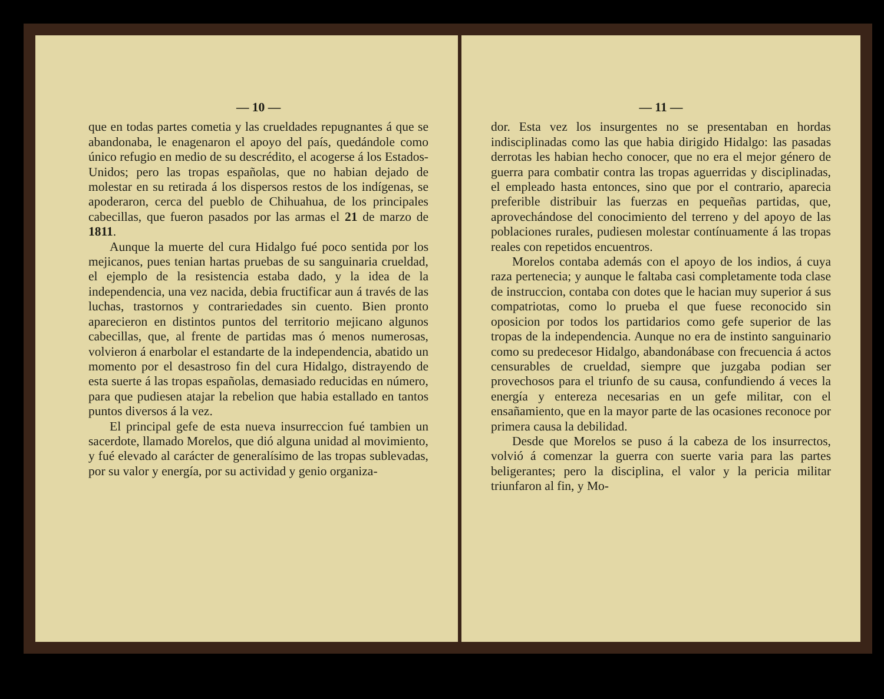— 10 —
que en todas partes cometia y las crueldades repugnantes á que se abandonaba, le enagenaron el apoyo del país, quedándole como único refugio en medio de su descrédito, el acogerse á los Estados-Unidos; pero las tropas españolas, que no habian dejado de molestar en su retirada á los dispersos restos de los indígenas, se apoderaron, cerca del pueblo de Chihuahua, de los principales cabecillas, que fueron pasados por las armas el 21 de marzo de 1811.
Aunque la muerte del cura Hidalgo fué poco sentida por los mejicanos, pues tenian hartas pruebas de su sanguinaria crueldad, el ejemplo de la resistencia estaba dado, y la idea de la independencia, una vez nacida, debia fructificar aun á través de las luchas, trastornos y contrariedades sin cuento. Bien pronto aparecieron en distintos puntos del territorio mejicano algunos cabecillas, que, al frente de partidas mas ó menos numerosas, volvieron á enarbolar el estandarte de la independencia, abatido un momento por el desastroso fin del cura Hidalgo, distrayendo de esta suerte á las tropas españolas, demasiado reducidas en número, para que pudiesen atajar la rebelion que habia estallado en tantos puntos diversos á la vez.
El principal gefe de esta nueva insurreccion fué tambien un sacerdote, llamado Morelos, que dió alguna unidad al movimiento, y fué elevado al carácter de generalísimo de las tropas sublevadas, por su valor y energía, por su actividad y genio organiza-
— 11 —
dor. Esta vez los insurgentes no se presentaban en hordas indisciplinadas como las que habia dirigido Hidalgo: las pasadas derrotas les habian hecho conocer, que no era el mejor género de guerra para combatir contra las tropas aguerridas y disciplinadas, el empleado hasta entonces, sino que por el contrario, aparecia preferible distribuir las fuerzas en pequeñas partidas, que, aprovechándose del conocimiento del terreno y del apoyo de las poblaciones rurales, pudiesen molestar contínuamente á las tropas reales con repetidos encuentros.
Morelos contaba además con el apoyo de los indios, á cuya raza pertenecia; y aunque le faltaba casi completamente toda clase de instruccion, contaba con dotes que le hacian muy superior á sus compatriotas, como lo prueba el que fuese reconocido sin oposicion por todos los partidarios como gefe superior de las tropas de la independencia. Aunque no era de instinto sanguinario como su predecesor Hidalgo, abandonábase con frecuencia á actos censurables de crueldad, siempre que juzgaba podian ser provechosos para el triunfo de su causa, confundiendo á veces la energía y entereza necesarias en un gefe militar, con el ensañamiento, que en la mayor parte de las ocasiones reconoce por primera causa la debilidad.
Desde que Morelos se puso á la cabeza de los insurrectos, volvió á comenzar la guerra con suerte varia para las partes beligerantes; pero la disciplina, el valor y la pericia militar triunfaron al fin, y Mo-